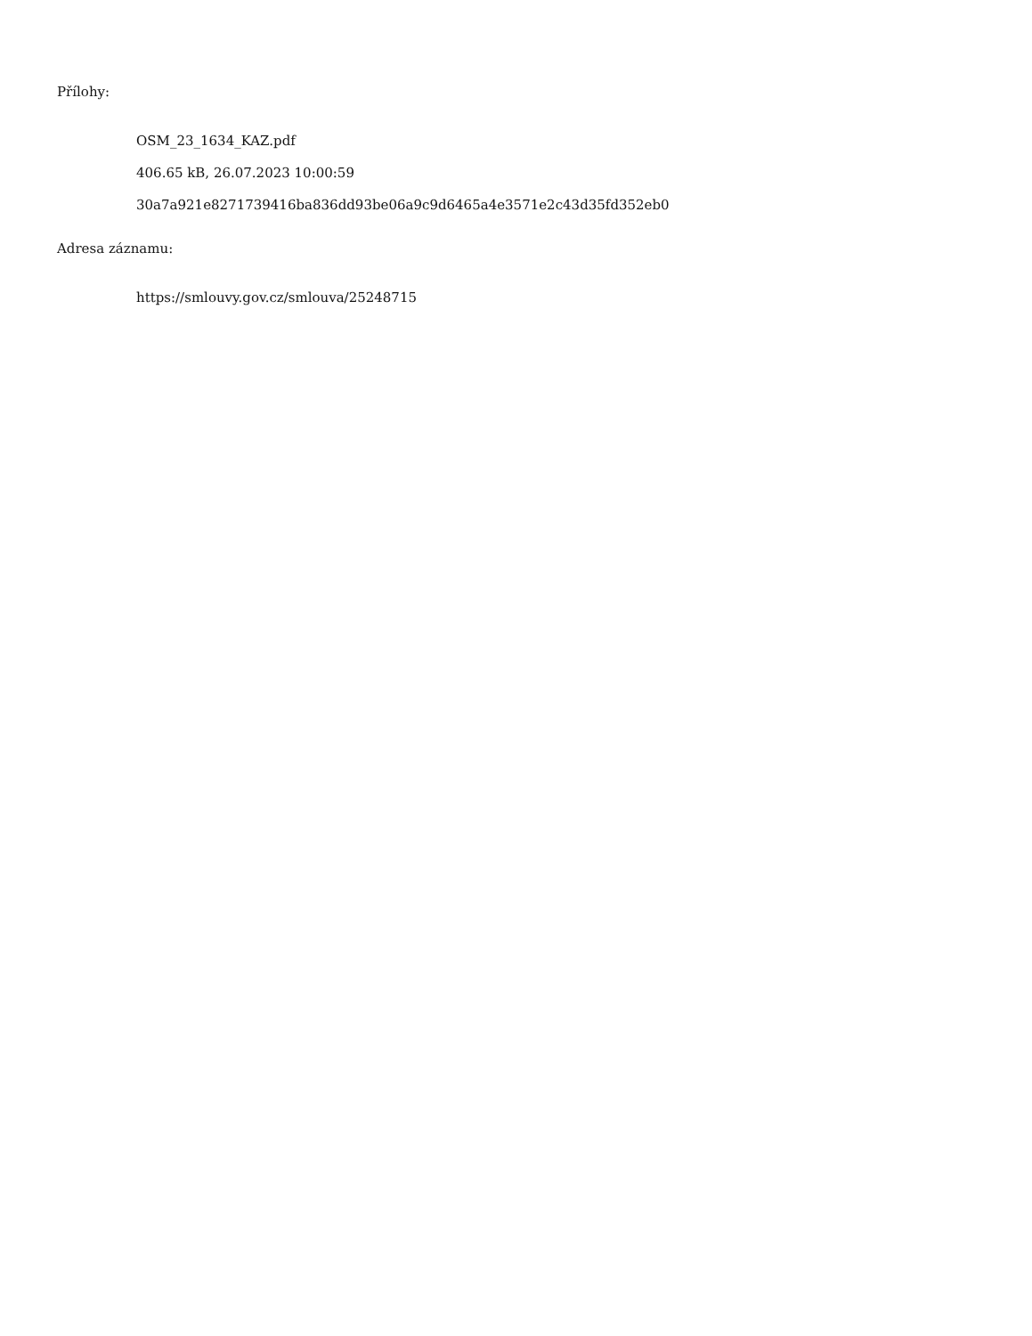Přílohy:
OSM_23_1634_KAZ.pdf
406.65 kB, 26.07.2023 10:00:59
30a7a921e8271739416ba836dd93be06a9c9d6465a4e3571e2c43d35fd352eb0
Adresa záznamu:
https://smlouvy.gov.cz/smlouva/25248715